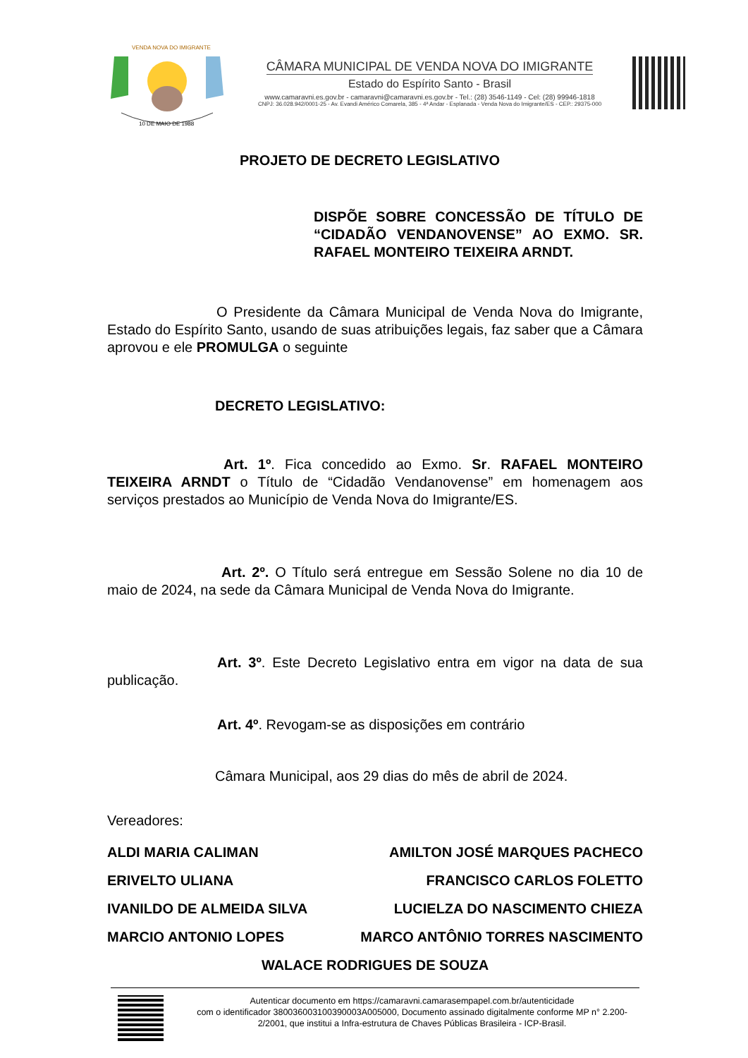10 DE MAIO DE 1988
VENDA NOVA DO IMIGRANTE
CÂMARA MUNICIPAL DE VENDA NOVA DO IMIGRANTE
Estado do Espírito Santo - Brasil
www.camaravni.es.gov.br - camaravni@camaravni.es.gov.br - Tel.: (28) 3546-1149 - Cel: (28) 99946-1818
CNPJ: 36.028.942/0001-25 - Av. Evandi Américo Comarela, 385 - 4ª Andar - Esplanada - Venda Nova do Imigrante/ES - CEP.: 29375-000
PROJETO DE DECRETO LEGISLATIVO
DISPÕE SOBRE CONCESSÃO DE TÍTULO DE “CIDADÃO VENDANOVENSE” AO EXMO. SR. RAFAEL MONTEIRO TEIXEIRA ARNDT.
O Presidente da Câmara Municipal de Venda Nova do Imigrante, Estado do Espírito Santo, usando de suas atribuições legais, faz saber que a Câmara aprovou e ele PROMULGA o seguinte
DECRETO LEGISLATIVO:
Art. 1º. Fica concedido ao Exmo. Sr. RAFAEL MONTEIRO TEIXEIRA ARNDT o Título de “Cidadão Vendanovense” em homenagem aos serviços prestados ao Município de Venda Nova do Imigrante/ES.
Art. 2º. O Título será entregue em Sessão Solene no dia 10 de maio de 2024, na sede da Câmara Municipal de Venda Nova do Imigrante.
Art. 3º. Este Decreto Legislativo entra em vigor na data de sua publicação.
Art. 4º. Revogam-se as disposições em contrário
Câmara Municipal, aos 29 dias do mês de abril de 2024.
Vereadores:
ALDI MARIA CALIMAN AMILTON JOSÉ MARQUES PACHECO
ERIVELTO ULIANA FRANCISCO CARLOS FOLETTO
IVANILDO DE ALMEIDA SILVA LUCIELZA DO NASCIMENTO CHIEZA
MARCIO ANTONIO LOPES MARCO ANTÔNIO TORRES NASCIMENTO
WALACE RODRIGUES DE SOUZA
Autenticar documento em https://camaravni.camarasempapel.com.br/autenticidade
com o identificador 380036003100390003A005000, Documento assinado digitalmente conforme MP n° 2.200-2/2001, que institui a Infra-estrutura de Chaves Públicas Brasileira - ICP-Brasil.